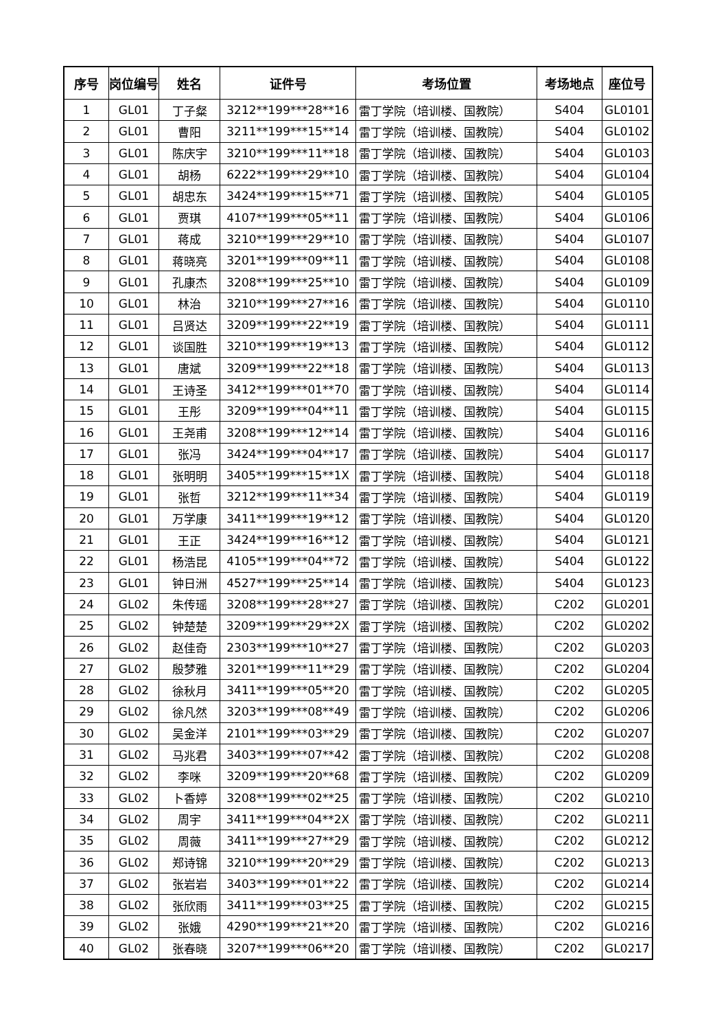| 序号 | 岗位编号 | 姓名 | 证件号 | 考场位置 | 考场地点 | 座位号 |
| --- | --- | --- | --- | --- | --- | --- |
| 1 | GL01 | 丁子粲 | 3212**199***28**16 | 雷丁学院（培训楼、国教院） | S404 | GL0101 |
| 2 | GL01 | 曹阳 | 3211**199***15**14 | 雷丁学院（培训楼、国教院） | S404 | GL0102 |
| 3 | GL01 | 陈庆宇 | 3210**199***11**18 | 雷丁学院（培训楼、国教院） | S404 | GL0103 |
| 4 | GL01 | 胡杨 | 6222**199***29**10 | 雷丁学院（培训楼、国教院） | S404 | GL0104 |
| 5 | GL01 | 胡忠东 | 3424**199***15**71 | 雷丁学院（培训楼、国教院） | S404 | GL0105 |
| 6 | GL01 | 贾琪 | 4107**199***05**11 | 雷丁学院（培训楼、国教院） | S404 | GL0106 |
| 7 | GL01 | 蒋成 | 3210**199***29**10 | 雷丁学院（培训楼、国教院） | S404 | GL0107 |
| 8 | GL01 | 蒋晓亮 | 3201**199***09**11 | 雷丁学院（培训楼、国教院） | S404 | GL0108 |
| 9 | GL01 | 孔康杰 | 3208**199***25**10 | 雷丁学院（培训楼、国教院） | S404 | GL0109 |
| 10 | GL01 | 林治 | 3210**199***27**16 | 雷丁学院（培训楼、国教院） | S404 | GL0110 |
| 11 | GL01 | 吕贤达 | 3209**199***22**19 | 雷丁学院（培训楼、国教院） | S404 | GL0111 |
| 12 | GL01 | 谈国胜 | 3210**199***19**13 | 雷丁学院（培训楼、国教院） | S404 | GL0112 |
| 13 | GL01 | 唐斌 | 3209**199***22**18 | 雷丁学院（培训楼、国教院） | S404 | GL0113 |
| 14 | GL01 | 王诗圣 | 3412**199***01**70 | 雷丁学院（培训楼、国教院） | S404 | GL0114 |
| 15 | GL01 | 王彤 | 3209**199***04**11 | 雷丁学院（培训楼、国教院） | S404 | GL0115 |
| 16 | GL01 | 王尧甫 | 3208**199***12**14 | 雷丁学院（培训楼、国教院） | S404 | GL0116 |
| 17 | GL01 | 张冯 | 3424**199***04**17 | 雷丁学院（培训楼、国教院） | S404 | GL0117 |
| 18 | GL01 | 张明明 | 3405**199***15**1X | 雷丁学院（培训楼、国教院） | S404 | GL0118 |
| 19 | GL01 | 张哲 | 3212**199***11**34 | 雷丁学院（培训楼、国教院） | S404 | GL0119 |
| 20 | GL01 | 万学康 | 3411**199***19**12 | 雷丁学院（培训楼、国教院） | S404 | GL0120 |
| 21 | GL01 | 王正 | 3424**199***16**12 | 雷丁学院（培训楼、国教院） | S404 | GL0121 |
| 22 | GL01 | 杨浩昆 | 4105**199***04**72 | 雷丁学院（培训楼、国教院） | S404 | GL0122 |
| 23 | GL01 | 钟日洲 | 4527**199***25**14 | 雷丁学院（培训楼、国教院） | S404 | GL0123 |
| 24 | GL02 | 朱传瑶 | 3208**199***28**27 | 雷丁学院（培训楼、国教院） | C202 | GL0201 |
| 25 | GL02 | 钟楚楚 | 3209**199***29**2X | 雷丁学院（培训楼、国教院） | C202 | GL0202 |
| 26 | GL02 | 赵佳奇 | 2303**199***10**27 | 雷丁学院（培训楼、国教院） | C202 | GL0203 |
| 27 | GL02 | 殷梦雅 | 3201**199***11**29 | 雷丁学院（培训楼、国教院） | C202 | GL0204 |
| 28 | GL02 | 徐秋月 | 3411**199***05**20 | 雷丁学院（培训楼、国教院） | C202 | GL0205 |
| 29 | GL02 | 徐凡然 | 3203**199***08**49 | 雷丁学院（培训楼、国教院） | C202 | GL0206 |
| 30 | GL02 | 吴金洋 | 2101**199***03**29 | 雷丁学院（培训楼、国教院） | C202 | GL0207 |
| 31 | GL02 | 马兆君 | 3403**199***07**42 | 雷丁学院（培训楼、国教院） | C202 | GL0208 |
| 32 | GL02 | 李咪 | 3209**199***20**68 | 雷丁学院（培训楼、国教院） | C202 | GL0209 |
| 33 | GL02 | 卜香婷 | 3208**199***02**25 | 雷丁学院（培训楼、国教院） | C202 | GL0210 |
| 34 | GL02 | 周宇 | 3411**199***04**2X | 雷丁学院（培训楼、国教院） | C202 | GL0211 |
| 35 | GL02 | 周薇 | 3411**199***27**29 | 雷丁学院（培训楼、国教院） | C202 | GL0212 |
| 36 | GL02 | 郑诗锦 | 3210**199***20**29 | 雷丁学院（培训楼、国教院） | C202 | GL0213 |
| 37 | GL02 | 张岩岩 | 3403**199***01**22 | 雷丁学院（培训楼、国教院） | C202 | GL0214 |
| 38 | GL02 | 张欣雨 | 3411**199***03**25 | 雷丁学院（培训楼、国教院） | C202 | GL0215 |
| 39 | GL02 | 张娥 | 4290**199***21**20 | 雷丁学院（培训楼、国教院） | C202 | GL0216 |
| 40 | GL02 | 张春晓 | 3207**199***06**20 | 雷丁学院（培训楼、国教院） | C202 | GL0217 |